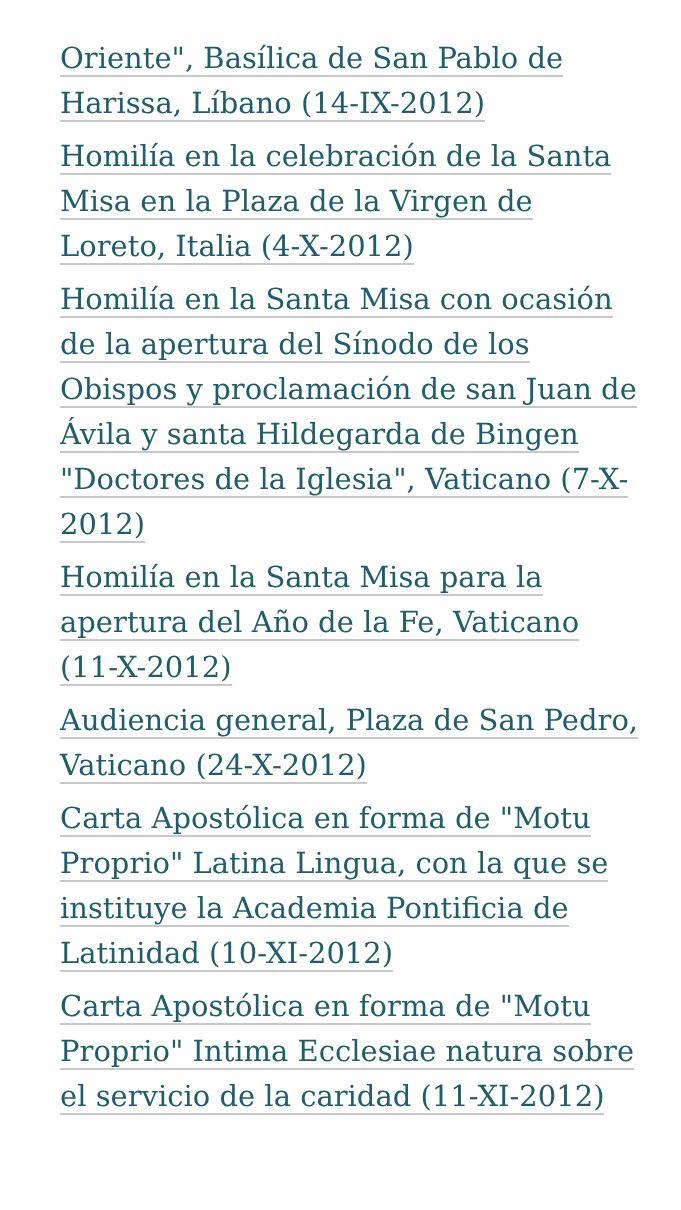Oriente", Basílica de San Pablo de Harissa, Líbano (14-IX-2012)
Homilía en la celebración de la Santa Misa en la Plaza de la Virgen de Loreto, Italia (4-X-2012)
Homilía en la Santa Misa con ocasión de la apertura del Sínodo de los Obispos y proclamación de san Juan de Ávila y santa Hildegarda de Bingen "Doctores de la Iglesia", Vaticano (7-X-2012)
Homilía en la Santa Misa para la apertura del Año de la Fe, Vaticano (11-X-2012)
Audiencia general, Plaza de San Pedro, Vaticano (24-X-2012)
Carta Apostólica en forma de "Motu Proprio" Latina Lingua, con la que se instituye la Academia Pontificia de Latinidad (10-XI-2012)
Carta Apostólica en forma de "Motu Proprio" Intima Ecclesiae natura sobre el servicio de la caridad (11-XI-2012)